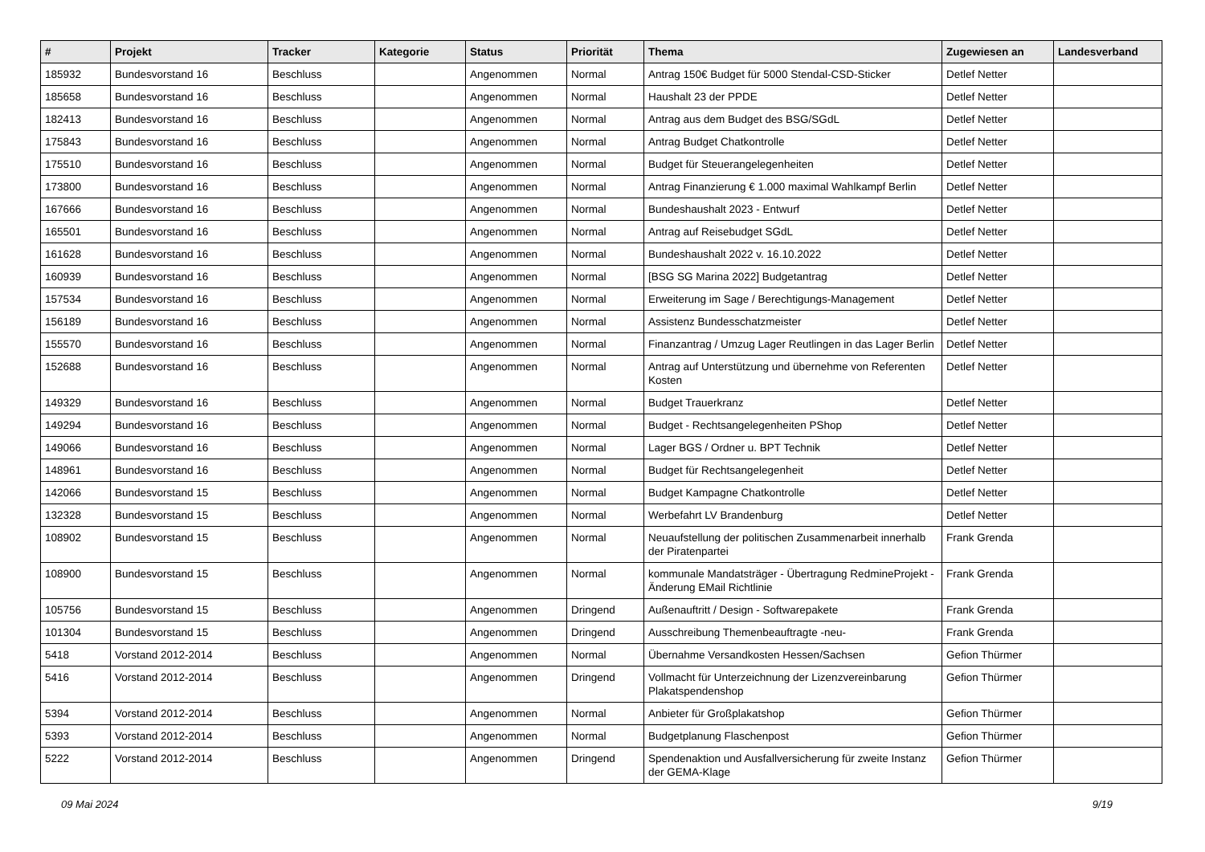| # | Projekt | Tracker | Kategorie | Status | Priorität | Thema | Zugewiesen an | Landesverband |
| --- | --- | --- | --- | --- | --- | --- | --- | --- |
| 185932 | Bundesvorstand 16 | Beschluss | | Angenommen | Normal | Antrag 150€ Budget für 5000 Stendal-CSD-Sticker | Detlef Netter | |
| 185658 | Bundesvorstand 16 | Beschluss | | Angenommen | Normal | Haushalt 23 der PPDE | Detlef Netter | |
| 182413 | Bundesvorstand 16 | Beschluss | | Angenommen | Normal | Antrag aus dem Budget des BSG/SGdL | Detlef Netter | |
| 175843 | Bundesvorstand 16 | Beschluss | | Angenommen | Normal | Antrag Budget Chatkontrolle | Detlef Netter | |
| 175510 | Bundesvorstand 16 | Beschluss | | Angenommen | Normal | Budget für Steuerangelegenheiten | Detlef Netter | |
| 173800 | Bundesvorstand 16 | Beschluss | | Angenommen | Normal | Antrag Finanzierung € 1.000 maximal Wahlkampf Berlin | Detlef Netter | |
| 167666 | Bundesvorstand 16 | Beschluss | | Angenommen | Normal | Bundeshaushalt 2023 - Entwurf | Detlef Netter | |
| 165501 | Bundesvorstand 16 | Beschluss | | Angenommen | Normal | Antrag auf Reisebudget SGdL | Detlef Netter | |
| 161628 | Bundesvorstand 16 | Beschluss | | Angenommen | Normal | Bundeshaushalt 2022 v. 16.10.2022 | Detlef Netter | |
| 160939 | Bundesvorstand 16 | Beschluss | | Angenommen | Normal | [BSG SG Marina 2022] Budgetantrag | Detlef Netter | |
| 157534 | Bundesvorstand 16 | Beschluss | | Angenommen | Normal | Erweiterung im Sage / Berechtigungs-Management | Detlef Netter | |
| 156189 | Bundesvorstand 16 | Beschluss | | Angenommen | Normal | Assistenz Bundesschatzmeister | Detlef Netter | |
| 155570 | Bundesvorstand 16 | Beschluss | | Angenommen | Normal | Finanzantrag / Umzug Lager Reutlingen in das Lager Berlin | Detlef Netter | |
| 152688 | Bundesvorstand 16 | Beschluss | | Angenommen | Normal | Antrag auf Unterstützung und übernehme von Referenten Kosten | Detlef Netter | |
| 149329 | Bundesvorstand 16 | Beschluss | | Angenommen | Normal | Budget Trauerkranz | Detlef Netter | |
| 149294 | Bundesvorstand 16 | Beschluss | | Angenommen | Normal | Budget - Rechtsangelegenheiten PShop | Detlef Netter | |
| 149066 | Bundesvorstand 16 | Beschluss | | Angenommen | Normal | Lager BGS / Ordner u. BPT Technik | Detlef Netter | |
| 148961 | Bundesvorstand 16 | Beschluss | | Angenommen | Normal | Budget für Rechtsangelegenheit | Detlef Netter | |
| 142066 | Bundesvorstand 15 | Beschluss | | Angenommen | Normal | Budget Kampagne Chatkontrolle | Detlef Netter | |
| 132328 | Bundesvorstand 15 | Beschluss | | Angenommen | Normal | Werbefahrt LV Brandenburg | Detlef Netter | |
| 108902 | Bundesvorstand 15 | Beschluss | | Angenommen | Normal | Neuaufstellung der politischen Zusammenarbeit innerhalb der Piratenpartei | Frank Grenda | |
| 108900 | Bundesvorstand 15 | Beschluss | | Angenommen | Normal | kommunale Mandatsträger - Übertragung RedmineProjekt - Änderung EMail Richtlinie | Frank Grenda | |
| 105756 | Bundesvorstand 15 | Beschluss | | Angenommen | Dringend | Außenauftritt / Design - Softwarepakete | Frank Grenda | |
| 101304 | Bundesvorstand 15 | Beschluss | | Angenommen | Dringend | Ausschreibung Themenbeauftragte -neu- | Frank Grenda | |
| 5418 | Vorstand 2012-2014 | Beschluss | | Angenommen | Normal | Übernahme Versandkosten Hessen/Sachsen | Gefion Thürmer | |
| 5416 | Vorstand 2012-2014 | Beschluss | | Angenommen | Dringend | Vollmacht für Unterzeichnung der Lizenzvereinbarung Plakatspendenshop | Gefion Thürmer | |
| 5394 | Vorstand 2012-2014 | Beschluss | | Angenommen | Normal | Anbieter für Großplakatshop | Gefion Thürmer | |
| 5393 | Vorstand 2012-2014 | Beschluss | | Angenommen | Normal | Budgetplanung Flaschenpost | Gefion Thürmer | |
| 5222 | Vorstand 2012-2014 | Beschluss | | Angenommen | Dringend | Spendenaktion und Ausfallversicherung für zweite Instanz der GEMA-Klage | Gefion Thürmer | |
09 Mai 2024 9/19